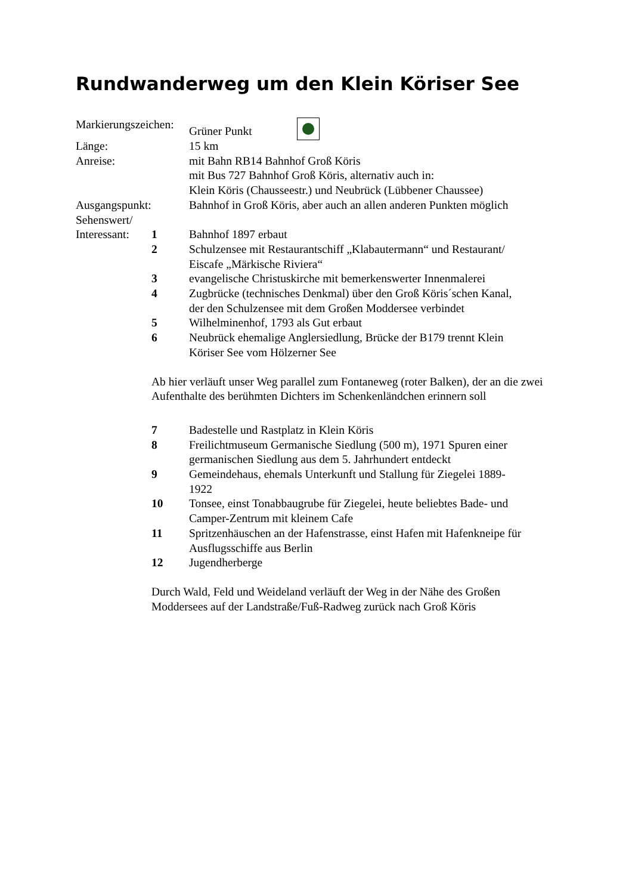Rundwanderweg um den Klein Köriser See
Markierungszeichen:
Grüner Punkt
Länge: 15 km
Anreise: mit Bahn RB14 Bahnhof Groß Köris
mit Bus 727 Bahnhof Groß Köris, alternativ auch in:
Klein Köris (Chausseestr.) und Neubrück (Lübbener Chaussee)
Ausgangspunkt: Bahnhof in Groß Köris, aber auch an allen anderen Punkten möglich
Sehenswert/
Interessant:
1 Bahnhof 1897 erbaut
2 Schulzensee mit Restaurantschiff „Klabautermann“ und Restaurant/
Eiscafe „Märkische Riviera“
3 evangelische Christuskirche mit bemerkenswerter Innenmalerei
4 Zugbrücke (technisches Denkmal) über den Groß Köris´schen Kanal,
der den Schulzensee mit dem Großen Moddersee verbindet
5 Wilhelminenhof, 1793 als Gut erbaut
6 Neubrück ehemalige Anglersiedlung, Brücke der B179 trennt Klein
Köriser See vom Hölzerner See
Ab hier verläuft unser Weg parallel zum Fontaneweg (roter Balken), der an die zwei Aufenthalte des berühmten Dichters im Schenkenländchen erinnern soll
7 Badestelle und Rastplatz in Klein Köris
8 Freilichtmuseum Germanische Siedlung (500 m), 1971 Spuren einer
germanischen Siedlung aus dem 5. Jahrhundert entdeckt
9 Gemeindehaus, ehemals Unterkunft und Stallung für Ziegelei 1889-
1922
10 Tonsee, einst Tonabbaugrube für Ziegelei, heute beliebtes Bade- und
Camper-Zentrum mit kleinem Cafe
11 Spritzenhäuschen an der Hafenstrasse, einst Hafen mit Hafenkneipe für
Ausflugsschiffe aus Berlin
12 Jugendherberge
Durch Wald, Feld und Weideland verläuft der Weg in der Nähe des Großen
Moddersees auf der Landstraße/Fuß-Radweg zurück nach Groß Köris